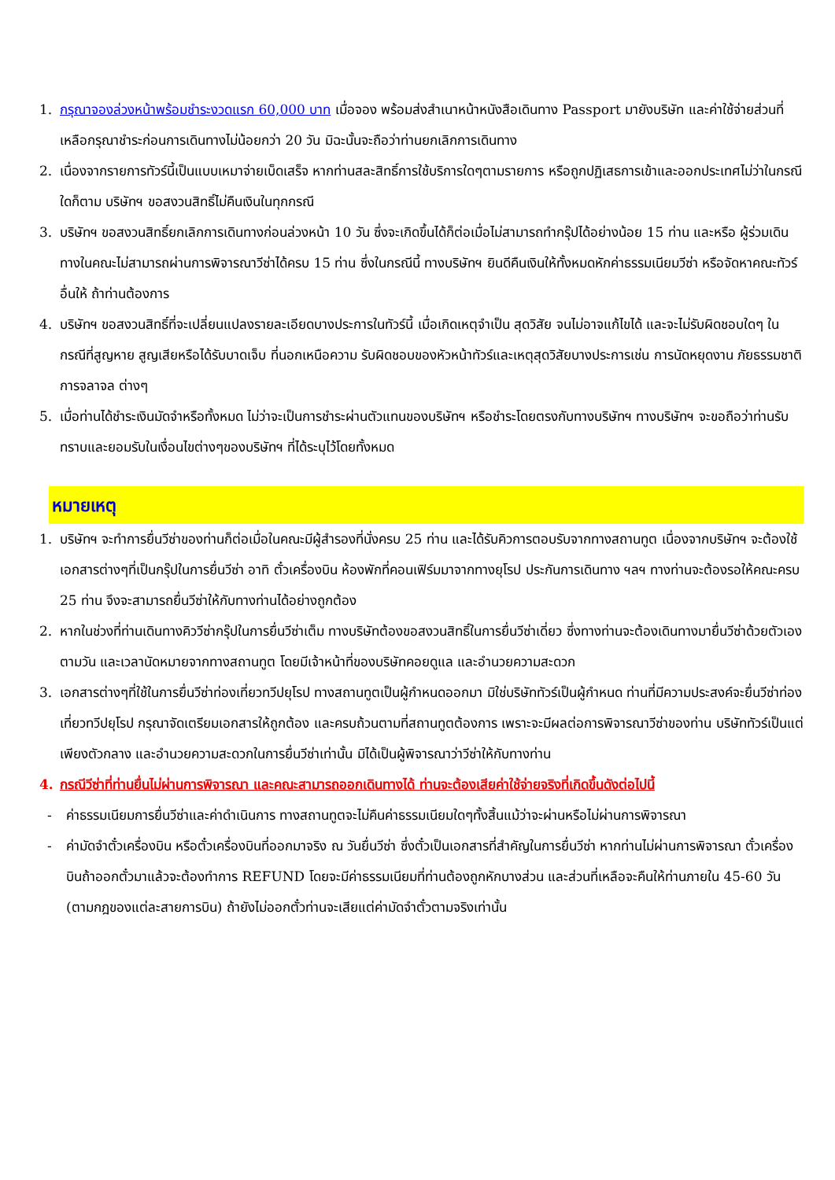1. กรุณาจองล่วงหน้าพร้อมชำระงวดแรก 60,000 บาท เมื่อจอง พร้อมส่งสำเนาหน้าหนังสือเดินทาง Passport มายังบริษัท และค่าใช้จ่ายส่วนที่เหลือกรุณาชำระก่อนการเดินทางไม่น้อยกว่า 20 วัน มิฉะนั้นจะถือว่าท่านยกเลิกการเดินทาง
2. เนื่องจากรายการทัวร์นี้เป็นแบบเหมาจ่ายเบ็ดเสร็จ หากท่านสละสิทธิ์การใช้บริการใดๆตามรายการ หรือถูกปฏิเสธการเข้าและออกประเทศไม่ว่าในกรณีใดก็ตาม บริษัทฯ ขอสงวนสิทธิ์ไม่คืนเงินในทุกกรณี
3. บริษัทฯ ขอสงวนสิทธิ์ยกเลิกการเดินทางก่อนล่วงหน้า 10 วัน ซึ่งจะเกิดขึ้นได้ก็ต่อเมื่อไม่สามารถทำกรุ๊ปได้อย่างน้อย 15 ท่าน และหรือ ผู้ร่วมเดินทางในคณะไม่สามารถผ่านการพิจารณาวีซ่าได้ครบ 15 ท่าน ซึ่งในกรณีนี้ ทางบริษัทฯ ยินดีคืนเงินให้ทั้งหมดหักค่าธรรมเนียมวีซ่า หรือจัดหาคณะทัวร์อื่นให้ ถ้าท่านต้องการ
4. บริษัทฯ ขอสงวนสิทธิ์ที่จะเปลี่ยนแปลงรายละเอียดบางประการในทัวร์นี้ เมื่อเกิดเหตุจำเป็น สุดวิสัย จนไม่อาจแก้ไขได้ และจะไม่รับผิดชอบใดๆ ในกรณีที่สูญหาย สูญเสียหรือได้รับบาดเจ็บ ที่นอกเหนือความ รับผิดชอบของหัวหน้าทัวร์และเหตุสุดวิสัยบางประการเช่น การนัดหยุดงาน ภัยธรรมชาติ การจลาจล ต่างๆ
5. เมื่อท่านได้ชำระเงินมัดจำหรือทั้งหมด ไม่ว่าจะเป็นการชำระผ่านตัวแทนของบริษัทฯ หรือชำระโดยตรงกับทางบริษัทฯ ทางบริษัทฯ จะขอถือว่าท่านรับทราบและยอมรับในเงื่อนไขต่างๆของบริษัทฯ ที่ได้ระบุไว้โดยทั้งหมด
หมายเหตุ
1. บริษัทฯ จะทำการยื่นวีซ่าของท่านก็ต่อเมื่อในคณะมีผู้สำรองที่นั่งครบ 25 ท่าน และได้รับคิวการตอบรับจากทางสถานทูต เนื่องจากบริษัทฯ จะต้องใช้เอกสารต่างๆที่เป็นกรุ๊ปในการยื่นวีซ่า อาทิ ตั๋วเครื่องบิน ห้องพักที่คอนเฟิร์มมาจากทางยุโรป ประกันการเดินทาง ฯลฯ ทางท่านจะต้องรอให้คณะครบ 25 ท่าน จึงจะสามารถยื่นวีซ่าให้กับทางท่านได้อย่างถูกต้อง
2. หากในช่วงที่ท่านเดินทางคิววีซ่ากรุ๊ปในการยื่นวีซ่าเต็ม ทางบริษัทต้องขอสงวนสิทธิ์ในการยื่นวีซ่าเดี่ยว ซึ่งทางท่านจะต้องเดินทางมายื่นวีซ่าด้วยตัวเอง ตามวัน และเวลานัดหมายจากทางสถานทูต โดยมีเจ้าหน้าที่ของบริษัทคอยดูแล และอำนวยความสะดวก
3. เอกสารต่างๆที่ใช้ในการยื่นวีซ่าท่องเที่ยวทวีปยุโรป ทางสถานทูตเป็นผู้กำหนดออกมา มิใช่บริษัททัวร์เป็นผู้กำหนด ท่านที่มีความประสงค์จะยื่นวีซ่าท่องเที่ยวทวีปยุโรป กรุณาจัดเตรียมเอกสารให้ถูกต้อง และครบถ้วนตามที่สถานทูตต้องการ เพราะจะมีผลต่อการพิจารณาวีซ่าของท่าน บริษัททัวร์เป็นแต่เพียงตัวกลาง และอำนวยความสะดวกในการยื่นวีซ่าเท่านั้น มิได้เป็นผู้พิจารณาว่าวีซ่าให้กับทางท่าน
4. กรณีวีซ่าที่ท่านยื่นไม่ผ่านการพิจารณา และคณะสามารถออกเดินทางได้ ท่านจะต้องเสียค่าใช้จ่ายจริงที่เกิดขึ้นดังต่อไปนี้
- ค่าธรรมเนียมการยื่นวีซ่าและค่าดำเนินการ ทางสถานทูตจะไม่คืนค่าธรรมเนียมใดๆทั้งสิ้นแม้ว่าจะผ่านหรือไม่ผ่านการพิจารณา
- ค่ามัดจำตั๋วเครื่องบิน หรือตั๋วเครื่องบินที่ออกมาจริง ณ วันยื่นวีซ่า ซึ่งตั๋วเป็นเอกสารที่สำคัญในการยื่นวีซ่า หากท่านไม่ผ่านการพิจารณา ตั๋วเครื่องบินถ้าออกตั๋วมาแล้วจะต้องทำการ REFUND โดยจะมีค่าธรรมเนียมที่ท่านต้องถูกหักบางส่วน และส่วนที่เหลือจะคืนให้ท่านภายใน 45-60 วัน (ตามกฎของแต่ละสายการบิน) ถ้ายังไม่ออกตั๋วท่านจะเสียแต่ค่ามัดจำตั๋วตามจริงเท่านั้น